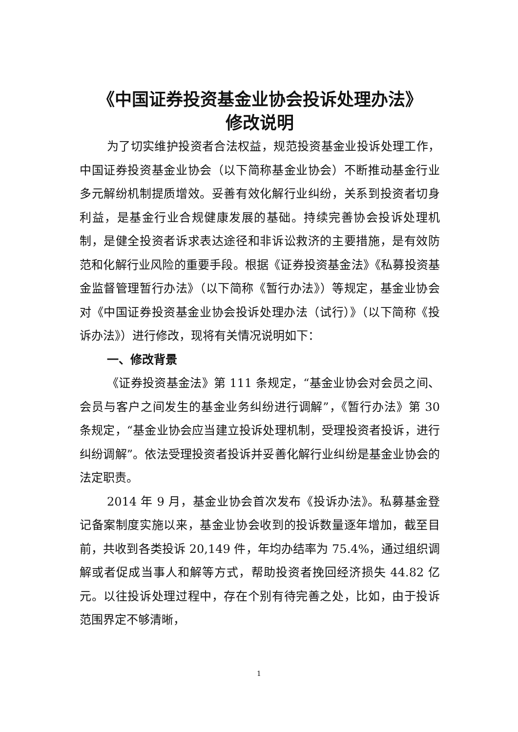《中国证券投资基金业协会投诉处理办法》
修改说明
为了切实维护投资者合法权益，规范投资基金业投诉处理工作，中国证券投资基金业协会（以下简称基金业协会）不断推动基金行业多元解纷机制提质增效。妥善有效化解行业纠纷，关系到投资者切身利益，是基金行业合规健康发展的基础。持续完善协会投诉处理机制，是健全投资者诉求表达途径和非诉讼救济的主要措施，是有效防范和化解行业风险的重要手段。根据《证券投资基金法》《私募投资基金监督管理暂行办法》（以下简称《暂行办法》）等规定，基金业协会对《中国证券投资基金业协会投诉处理办法（试行）》（以下简称《投诉办法》）进行修改，现将有关情况说明如下：
一、修改背景
《证券投资基金法》第 111 条规定，“基金业协会对会员之间、会员与客户之间发生的基金业务纠纷进行调解”，《暂行办法》第 30 条规定，“基金业协会应当建立投诉处理机制，受理投资者投诉，进行纠纷调解”。依法受理投资者投诉并妥善化解行业纠纷是基金业协会的法定职责。
2014 年 9 月，基金业协会首次发布《投诉办法》。私募基金登记备案制度实施以来，基金业协会收到的投诉数量逐年增加，截至目前，共收到各类投诉 20,149 件，年均办结率为 75.4%，通过组织调解或者促成当事人和解等方式，帮助投资者挽回经济损失 44.82 亿元。以往投诉处理过程中，存在个别有待完善之处，比如，由于投诉范围界定不够清晰，
1